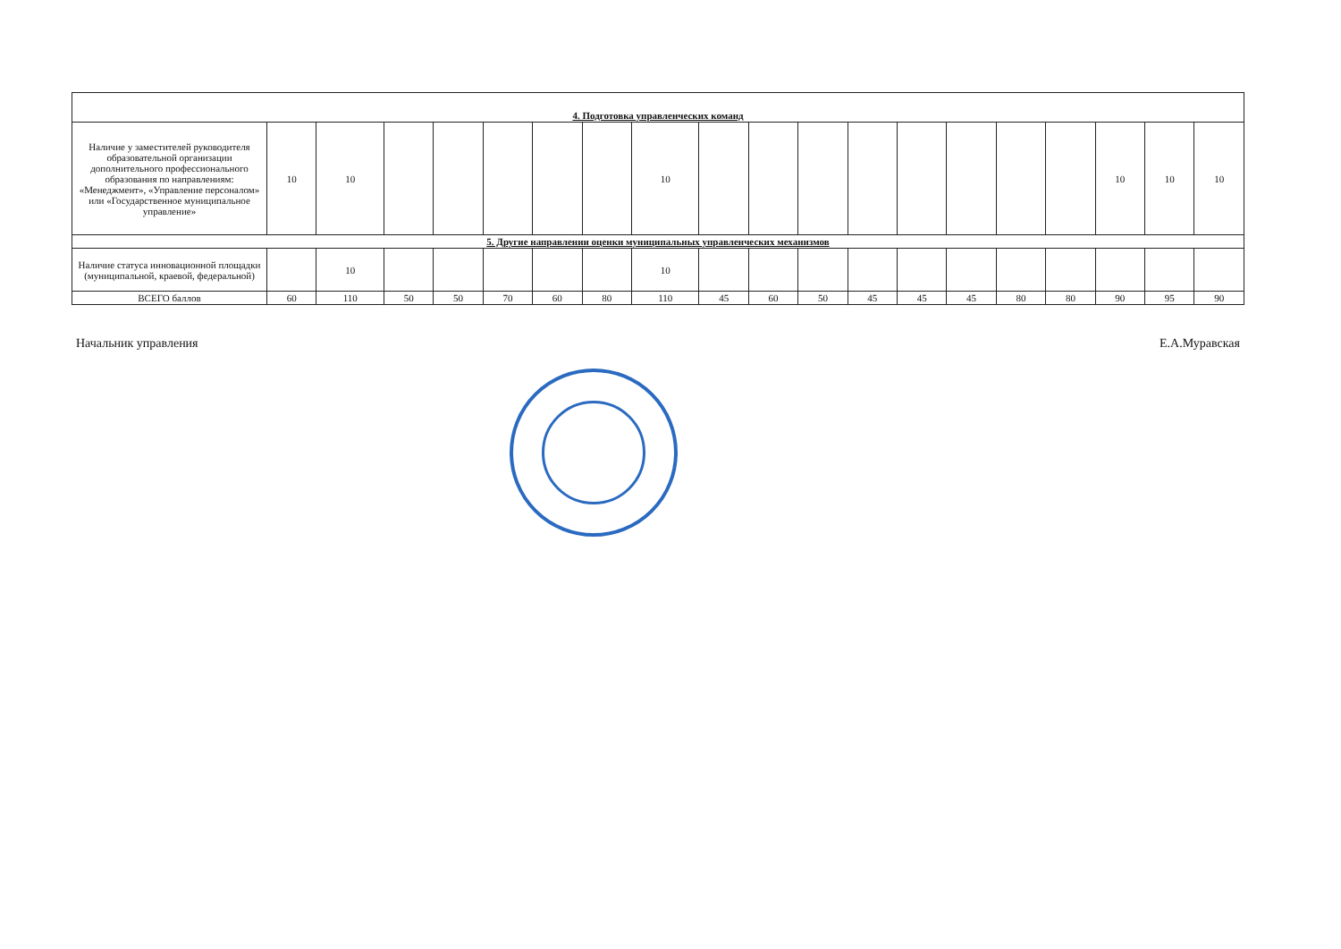| 4. Подготовка управленческих команд | | | | | | | | | | | | | | | | | | | |
| Наличие у заместителей руководителя образовательной организации дополнительного профессионального образования по направлениям: «Менеджмент», «Управление персоналом» или «Государственное муниципальное управление» | 10 | 10 | | | | | | 10 | | | | | | | | | 10 | 10 | 10 |
| 5. Другие направлении оценки муниципальных управленческих механизмов | | | | | | | | | | | | | | | | | | | |
| Наличие статуса инновационной площадки (муниципальной, краевой, федеральной) | | 10 | | | | | | 10 | | | | | | | | | | | |
| ВСЕГО баллов | 60 | 110 | 50 | 50 | 70 | 60 | 80 | 110 | 45 | 60 | 50 | 45 | 45 | 45 | 80 | 80 | 90 | 95 | 90 |
Начальник управления Е.А.Муравская